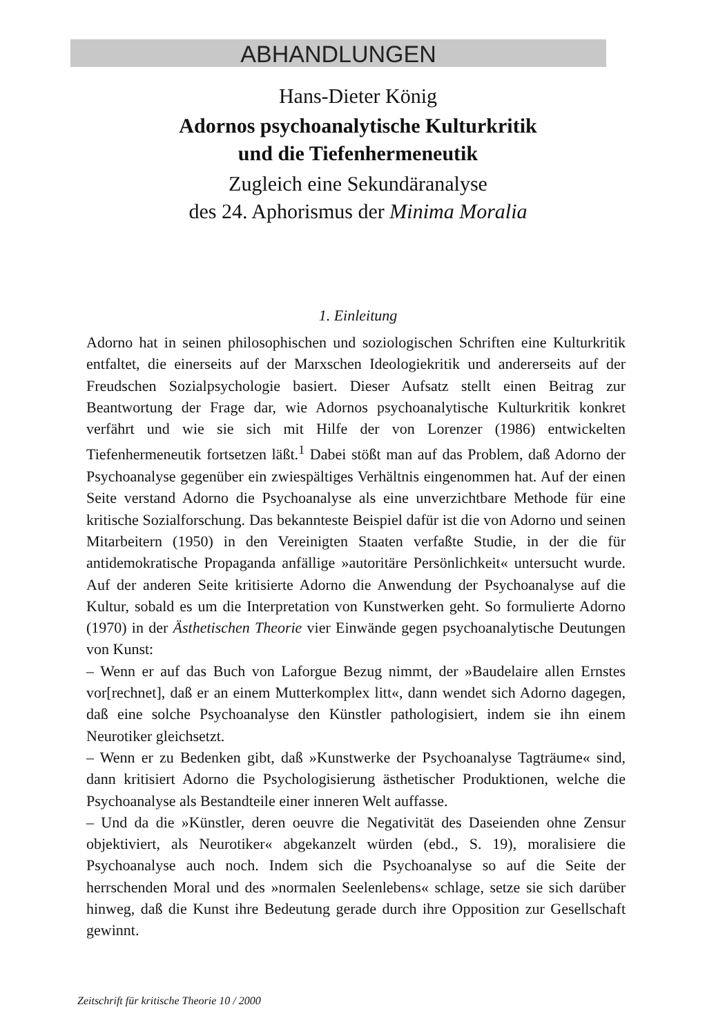ABHANDLUNGEN
Hans-Dieter König
Adornos psychoanalytische Kulturkritik
und die Tiefenhermeneutik
Zugleich eine Sekundäranalyse
des 24. Aphorismus der Minima Moralia
1. Einleitung
Adorno hat in seinen philosophischen und soziologischen Schriften eine Kulturkritik entfaltet, die einerseits auf der Marxschen Ideologiekritik und andererseits auf der Freudschen Sozialpsychologie basiert. Dieser Aufsatz stellt einen Beitrag zur Beantwortung der Frage dar, wie Adornos psychoanalytische Kulturkritik konkret verfährt und wie sie sich mit Hilfe der von Lorenzer (1986) entwickelten Tiefenhermeneutik fortsetzen läßt.<sup>1</sup> Dabei stößt man auf das Problem, daß Adorno der Psychoanalyse gegenüber ein zwiespältiges Verhältnis eingenommen hat. Auf der einen Seite verstand Adorno die Psychoanalyse als eine unverzichtbare Methode für eine kritische Sozialforschung. Das bekannteste Beispiel dafür ist die von Adorno und seinen Mitarbeitern (1950) in den Vereinigten Staaten verfaßte Studie, in der die für antidemokratische Propaganda anfällige »autoritäre Persönlichkeit« untersucht wurde. Auf der anderen Seite kritisierte Adorno die Anwendung der Psychoanalyse auf die Kultur, sobald es um die Interpretation von Kunstwerken geht. So formulierte Adorno (1970) in der Ästhetischen Theorie vier Einwände gegen psychoanalytische Deutungen von Kunst:
– Wenn er auf das Buch von Laforgue Bezug nimmt, der »Baudelaire allen Ernstes vor[rechnet], daß er an einem Mutterkomplex litt«, dann wendet sich Adorno dagegen, daß eine solche Psychoanalyse den Künstler pathologisiert, indem sie ihn einem Neurotiker gleichsetzt.
– Wenn er zu Bedenken gibt, daß »Kunstwerke der Psychoanalyse Tagträume« sind, dann kritisiert Adorno die Psychologisierung ästhetischer Produktionen, welche die Psychoanalyse als Bestandteile einer inneren Welt auffasse.
– Und da die »Künstler, deren oeuvre die Negativität des Daseienden ohne Zensur objektiviert, als Neurotiker« abgekanzelt würden (ebd., S. 19), moralisiere die Psychoanalyse auch noch. Indem sich die Psychoanalyse so auf die Seite der herrschenden Moral und des »normalen Seelenlebens« schlage, setze sie sich darüber hinweg, daß die Kunst ihre Bedeutung gerade durch ihre Opposition zur Gesellschaft gewinnt.
Zeitschrift für kritische Theorie 10 / 2000